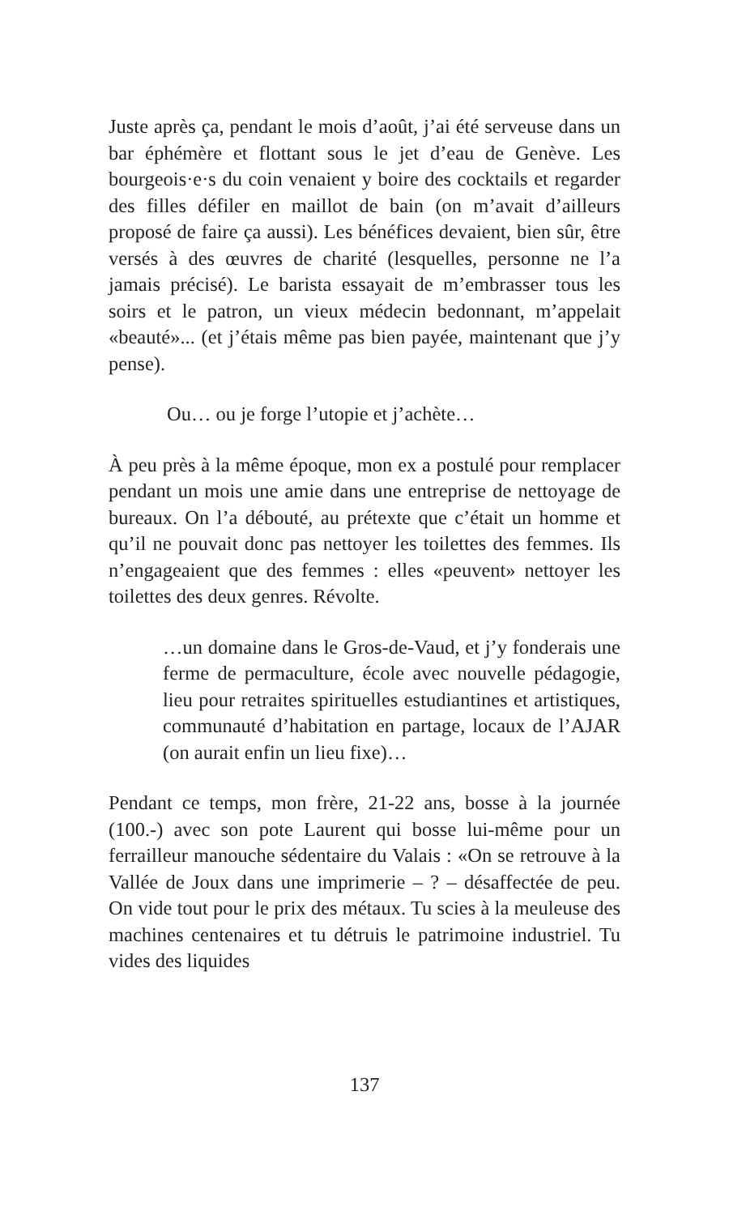Juste après ça, pendant le mois d’août, j’ai été serveuse dans un bar éphémère et flottant sous le jet d’eau de Genève. Les bourgeois·e·s du coin venaient y boire des cocktails et regarder des filles défiler en maillot de bain (on m’avait d’ailleurs proposé de faire ça aussi). Les bénéfices devaient, bien sûr, être versés à des œuvres de charité (lesquelles, personne ne l’a jamais précisé). Le barista essayait de m’embrasser tous les soirs et le patron, un vieux médecin bedonnant, m’appelait «beauté»... (et j’étais même pas bien payée, maintenant que j’y pense).
Ou… ou je forge l’utopie et j’achète…
À peu près à la même époque, mon ex a postulé pour remplacer pendant un mois une amie dans une entreprise de nettoyage de bureaux. On l’a débouté, au prétexte que c’était un homme et qu’il ne pouvait donc pas nettoyer les toilettes des femmes. Ils n’engageaient que des femmes : elles «peuvent» nettoyer les toilettes des deux genres. Révolte.
…un domaine dans le Gros-de-Vaud, et j’y fonderais une ferme de permaculture, école avec nouvelle pédagogie, lieu pour retraites spirituelles estudiantines et artistiques, communauté d’habitation en partage, locaux de l’AJAR (on aurait enfin un lieu fixe)…
Pendant ce temps, mon frère, 21-22 ans, bosse à la journée (100.-) avec son pote Laurent qui bosse lui-même pour un ferrailleur manouche sédentaire du Valais : «On se retrouve à la Vallée de Joux dans une imprimerie – ? – désaffectée de peu. On vide tout pour le prix des métaux. Tu scies à la meuleuse des machines centenaires et tu détruis le patrimoine industriel. Tu vides des liquides
137